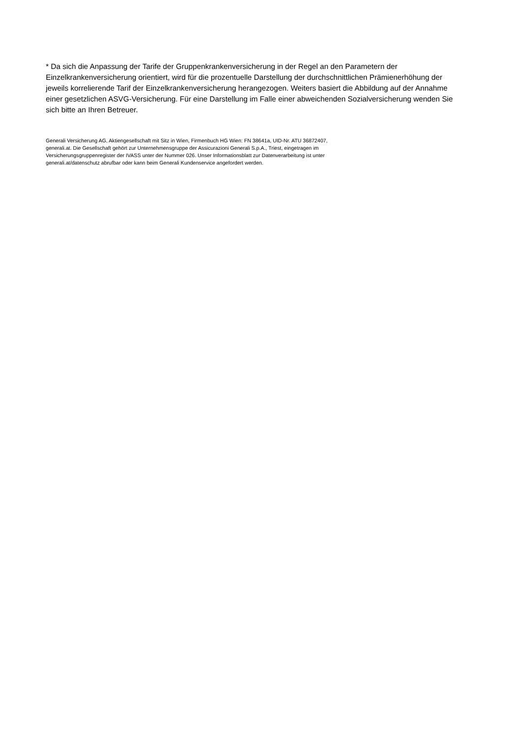* Da sich die Anpassung der Tarife der Gruppenkrankenversicherung in der Regel an den Parametern der Einzelkrankenversicherung orientiert, wird für die prozentuelle Darstellung der durchschnittlichen Prämienerhöhung der jeweils korrelierende Tarif der Einzelkrankenversicherung herangezogen. Weiters basiert die Abbildung auf der Annahme einer gesetzlichen ASVG-Versicherung. Für eine Darstellung im Falle einer abweichenden Sozialversicherung wenden Sie sich bitte an Ihren Betreuer.
Generali Versicherung AG, Aktiengesellschaft mit Sitz in Wien, Firmenbuch HG Wien: FN 38641a, UID-Nr. ATU 36872407,
generali.at. Die Gesellschaft gehört zur Unternehmensgruppe der Assicurazioni Generali S.p.A., Triest, eingetragen im
Versicherungsgruppenregister der IVASS unter der Nummer 026. Unser Informationsblatt zur Datenverarbeitung ist unter
generali.at/datenschutz abrufbar oder kann beim Generali Kundenservice angefordert werden.